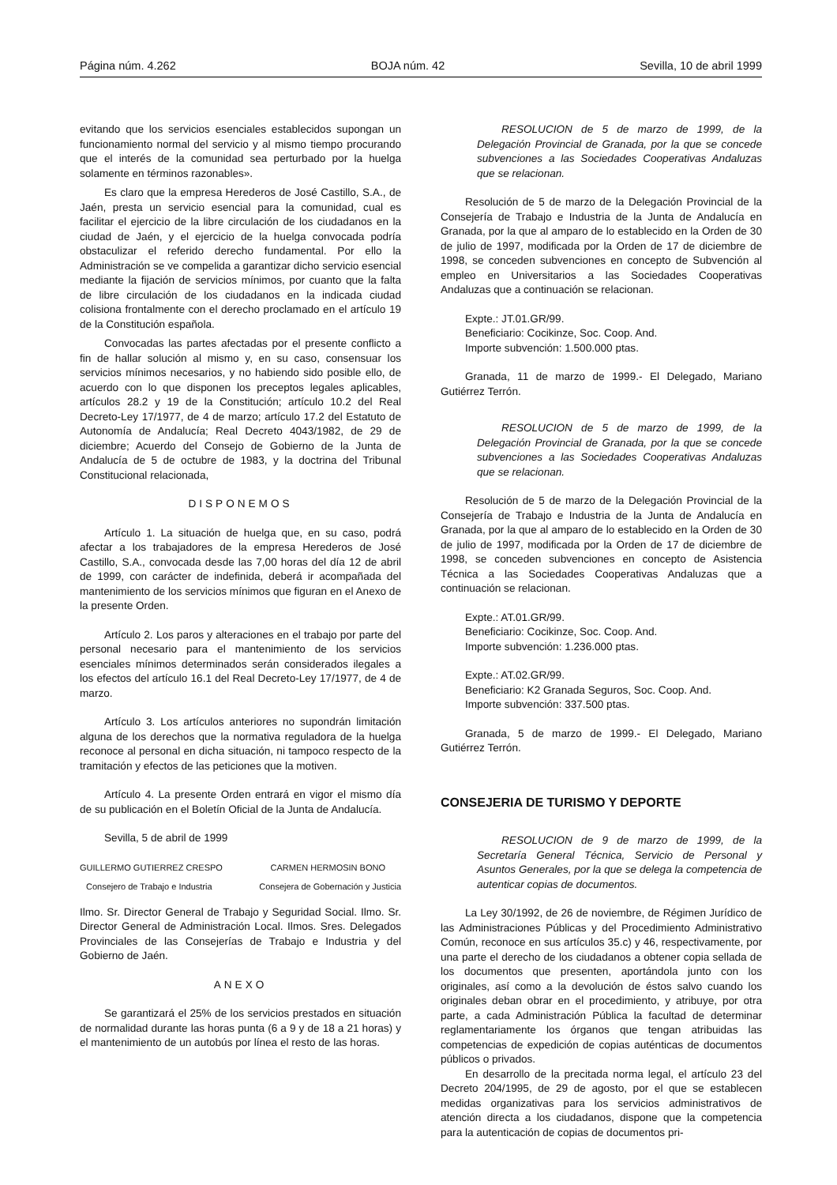Página núm. 4.262 BOJA núm. 42 Sevilla, 10 de abril 1999
evitando que los servicios esenciales establecidos supongan un funcionamiento normal del servicio y al mismo tiempo procurando que el interés de la comunidad sea perturbado por la huelga solamente en términos razonables».
Es claro que la empresa Herederos de José Castillo, S.A., de Jaén, presta un servicio esencial para la comunidad, cual es facilitar el ejercicio de la libre circulación de los ciudadanos en la ciudad de Jaén, y el ejercicio de la huelga convocada podría obstaculizar el referido derecho fundamental. Por ello la Administración se ve compelida a garantizar dicho servicio esencial mediante la fijación de servicios mínimos, por cuanto que la falta de libre circulación de los ciudadanos en la indicada ciudad colisiona frontalmente con el derecho proclamado en el artículo 19 de la Constitución española.
Convocadas las partes afectadas por el presente conflicto a fin de hallar solución al mismo y, en su caso, consensuar los servicios mínimos necesarios, y no habiendo sido posible ello, de acuerdo con lo que disponen los preceptos legales aplicables, artículos 28.2 y 19 de la Constitución; artículo 10.2 del Real Decreto-Ley 17/1977, de 4 de marzo; artículo 17.2 del Estatuto de Autonomía de Andalucía; Real Decreto 4043/1982, de 29 de diciembre; Acuerdo del Consejo de Gobierno de la Junta de Andalucía de 5 de octubre de 1983, y la doctrina del Tribunal Constitucional relacionada,
DISPONEMOS
Artículo 1. La situación de huelga que, en su caso, podrá afectar a los trabajadores de la empresa Herederos de José Castillo, S.A., convocada desde las 7,00 horas del día 12 de abril de 1999, con carácter de indefinida, deberá ir acompañada del mantenimiento de los servicios mínimos que figuran en el Anexo de la presente Orden.
Artículo 2. Los paros y alteraciones en el trabajo por parte del personal necesario para el mantenimiento de los servicios esenciales mínimos determinados serán considerados ilegales a los efectos del artículo 16.1 del Real Decreto-Ley 17/1977, de 4 de marzo.
Artículo 3. Los artículos anteriores no supondrán limitación alguna de los derechos que la normativa reguladora de la huelga reconoce al personal en dicha situación, ni tampoco respecto de la tramitación y efectos de las peticiones que la motiven.
Artículo 4. La presente Orden entrará en vigor el mismo día de su publicación en el Boletín Oficial de la Junta de Andalucía.
Sevilla, 5 de abril de 1999
GUILLERMO GUTIERREZ CRESPO CARMEN HERMOSIN BONO
Consejero de Trabajo e Industria Consejera de Gobernación y Justicia
Ilmo. Sr. Director General de Trabajo y Seguridad Social. Ilmo. Sr. Director General de Administración Local. Ilmos. Sres. Delegados Provinciales de las Consejerías de Trabajo e Industria y del Gobierno de Jaén.
ANEXO
Se garantizará el 25% de los servicios prestados en situación de normalidad durante las horas punta (6 a 9 y de 18 a 21 horas) y el mantenimiento de un autobús por línea el resto de las horas.
RESOLUCION de 5 de marzo de 1999, de la Delegación Provincial de Granada, por la que se concede subvenciones a las Sociedades Cooperativas Andaluzas que se relacionan.
Resolución de 5 de marzo de la Delegación Provincial de la Consejería de Trabajo e Industria de la Junta de Andalucía en Granada, por la que al amparo de lo establecido en la Orden de 30 de julio de 1997, modificada por la Orden de 17 de diciembre de 1998, se conceden subvenciones en concepto de Subvención al empleo en Universitarios a las Sociedades Cooperativas Andaluzas que a continuación se relacionan.
Expte.: JT.01.GR/99.
Beneficiario: Cocikinze, Soc. Coop. And.
Importe subvención: 1.500.000 ptas.
Granada, 11 de marzo de 1999.- El Delegado, Mariano Gutiérrez Terrón.
RESOLUCION de 5 de marzo de 1999, de la Delegación Provincial de Granada, por la que se concede subvenciones a las Sociedades Cooperativas Andaluzas que se relacionan.
Resolución de 5 de marzo de la Delegación Provincial de la Consejería de Trabajo e Industria de la Junta de Andalucía en Granada, por la que al amparo de lo establecido en la Orden de 30 de julio de 1997, modificada por la Orden de 17 de diciembre de 1998, se conceden subvenciones en concepto de Asistencia Técnica a las Sociedades Cooperativas Andaluzas que a continuación se relacionan.
Expte.: AT.01.GR/99.
Beneficiario: Cocikinze, Soc. Coop. And.
Importe subvención: 1.236.000 ptas.
Expte.: AT.02.GR/99.
Beneficiario: K2 Granada Seguros, Soc. Coop. And.
Importe subvención: 337.500 ptas.
Granada, 5 de marzo de 1999.- El Delegado, Mariano Gutiérrez Terrón.
CONSEJERIA DE TURISMO Y DEPORTE
RESOLUCION de 9 de marzo de 1999, de la Secretaría General Técnica, Servicio de Personal y Asuntos Generales, por la que se delega la competencia de autenticar copias de documentos.
La Ley 30/1992, de 26 de noviembre, de Régimen Jurídico de las Administraciones Públicas y del Procedimiento Administrativo Común, reconoce en sus artículos 35.c) y 46, respectivamente, por una parte el derecho de los ciudadanos a obtener copia sellada de los documentos que presenten, aportándola junto con los originales, así como a la devolución de éstos salvo cuando los originales deban obrar en el procedimiento, y atribuye, por otra parte, a cada Administración Pública la facultad de determinar reglamentariamente los órganos que tengan atribuidas las competencias de expedición de copias auténticas de documentos públicos o privados.
En desarrollo de la precitada norma legal, el artículo 23 del Decreto 204/1995, de 29 de agosto, por el que se establecen medidas organizativas para los servicios administrativos de atención directa a los ciudadanos, dispone que la competencia para la autenticación de copias de documentos pri-